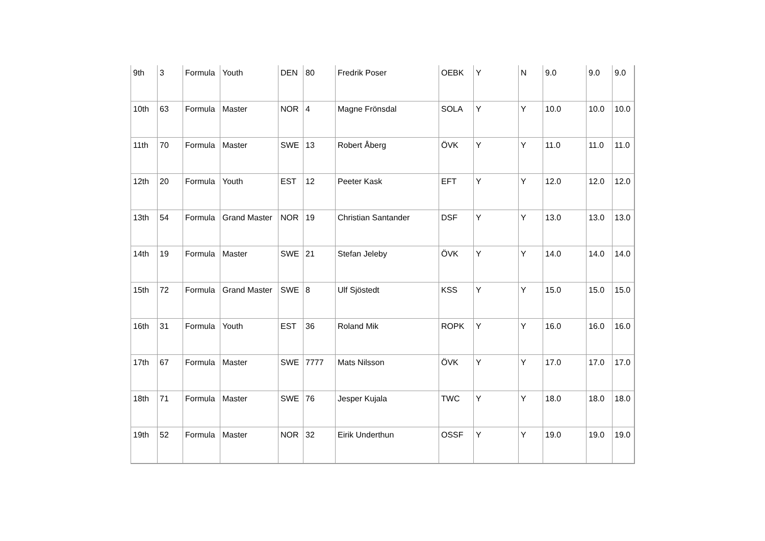| 9th | 3 | Formula | Youth | DEN | 80 | Fredrik Poser | OEBK | Y | N | 9.0 | 9.0 | 9.0 |
| 10th | 63 | Formula | Master | NOR | 4 | Magne Frönsdal | SOLA | Y | Y | 10.0 | 10.0 | 10.0 |
| 11th | 70 | Formula | Master | SWE | 13 | Robert Åberg | ÖVK | Y | Y | 11.0 | 11.0 | 11.0 |
| 12th | 20 | Formula | Youth | EST | 12 | Peeter Kask | EFT | Y | Y | 12.0 | 12.0 | 12.0 |
| 13th | 54 | Formula | Grand Master | NOR | 19 | Christian Santander | DSF | Y | Y | 13.0 | 13.0 | 13.0 |
| 14th | 19 | Formula | Master | SWE | 21 | Stefan Jeleby | ÖVK | Y | Y | 14.0 | 14.0 | 14.0 |
| 15th | 72 | Formula | Grand Master | SWE | 8 | Ulf Sjöstedt | KSS | Y | Y | 15.0 | 15.0 | 15.0 |
| 16th | 31 | Formula | Youth | EST | 36 | Roland Mik | ROPK | Y | Y | 16.0 | 16.0 | 16.0 |
| 17th | 67 | Formula | Master | SWE | 7777 | Mats Nilsson | ÖVK | Y | Y | 17.0 | 17.0 | 17.0 |
| 18th | 71 | Formula | Master | SWE | 76 | Jesper Kujala | TWC | Y | Y | 18.0 | 18.0 | 18.0 |
| 19th | 52 | Formula | Master | NOR | 32 | Eirik Underthun | OSSF | Y | Y | 19.0 | 19.0 | 19.0 |